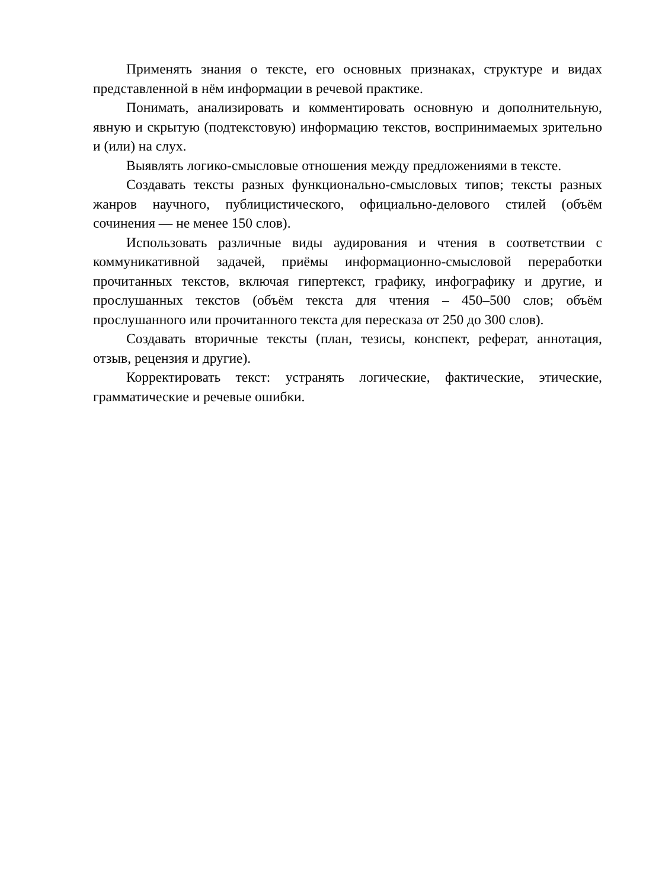Применять знания о тексте, его основных признаках, структуре и видах представленной в нём информации в речевой практике.
Понимать, анализировать и комментировать основную и дополнительную, явную и скрытую (подтекстовую) информацию текстов, воспринимаемых зрительно и (или) на слух.
Выявлять логико-смысловые отношения между предложениями в тексте.
Создавать тексты разных функционально-смысловых типов; тексты разных жанров научного, публицистического, официально-делового стилей (объём сочинения — не менее 150 слов).
Использовать различные виды аудирования и чтения в соответствии с коммуникативной задачей, приёмы информационно-смысловой переработки прочитанных текстов, включая гипертекст, графику, инфографику и другие, и прослушанных текстов (объём текста для чтения – 450–500 слов; объём прослушанного или прочитанного текста для пересказа от 250 до 300 слов).
Создавать вторичные тексты (план, тезисы, конспект, реферат, аннотация, отзыв, рецензия и другие).
Корректировать текст: устранять логические, фактические, этические, грамматические и речевые ошибки.